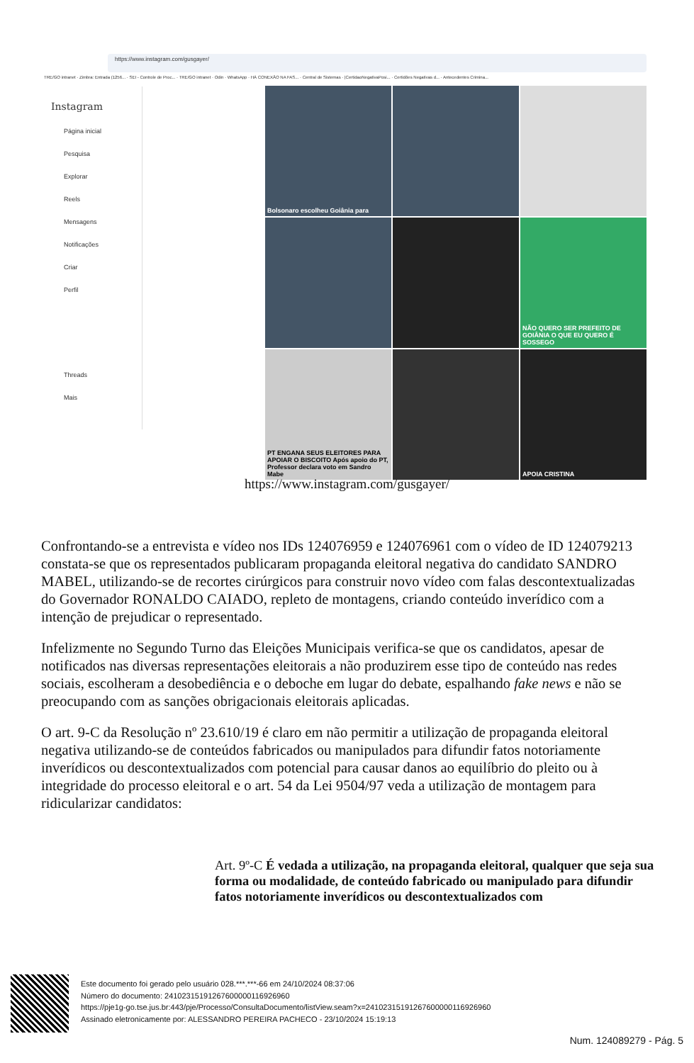https://www.instagram.com/gusgayer/
TRE/GO intranet · Zimbra: Entrada (1256... · SEI - Controle de Proc... · TRE/GO intranet · Odin · WhatsApp · HÁ CONEXÃO NA FAS... · Central de Sistemas · |CertidaoNegativaPosi... · Certidões Negativas d... · Antecedentes Crimina...
Instagram
Página inicial
Pesquisa
Explorar
Reels
Mensagens
Notificações
Criar
Perfil
Threads
Mais
Bolsonaro escolheu Goiânia para
NÃO QUERO SER PREFEITO DE GOIÂNIA O QUE EU QUERO É SOSSEGO
PT ENGANA SEUS ELEITORES PARA APOIAR O BISCOITO Após apoio do PT, Professor declara voto em Sandro Mabe
APOIA CRISTINA
https://www.instagram.com/gusgayer/
Confrontando-se a entrevista e vídeo nos IDs 124076959 e 124076961 com o vídeo de ID 124079213 constata-se que os representados publicaram propaganda eleitoral negativa do candidato SANDRO MABEL, utilizando-se de recortes cirúrgicos para construir novo vídeo com falas descontextualizadas do Governador RONALDO CAIADO, repleto de montagens, criando conteúdo inverídico com a intenção de prejudicar o representado.
Infelizmente no Segundo Turno das Eleições Municipais verifica-se que os candidatos, apesar de notificados nas diversas representações eleitorais a não produzirem esse tipo de conteúdo nas redes sociais, escolheram a desobediência e o deboche em lugar do debate, espalhando fake news e não se preocupando com as sanções obrigacionais eleitorais aplicadas.
O art. 9-C da Resolução nº 23.610/19 é claro em não permitir a utilização de propaganda eleitoral negativa utilizando-se de conteúdos fabricados ou manipulados para difundir fatos notoriamente inverídicos ou descontextualizados com potencial para causar danos ao equilíbrio do pleito ou à integridade do processo eleitoral e o art. 54 da Lei 9504/97 veda a utilização de montagem para ridicularizar candidatos:
Art. 9º-C É vedada a utilização, na propaganda eleitoral, qualquer que seja sua forma ou modalidade, de conteúdo fabricado ou manipulado para difundir fatos notoriamente inverídicos ou descontextualizados com
Este documento foi gerado pelo usuário 028.***.***-66 em 24/10/2024 08:37:06
Número do documento: 24102315191267600000116926960
https://pje1g-go.tse.jus.br:443/pje/Processo/ConsultaDocumento/listView.seam?x=24102315191267600000116926960
Assinado eletronicamente por: ALESSANDRO PEREIRA PACHECO - 23/10/2024 15:19:13
Num. 124089279 - Pág. 5